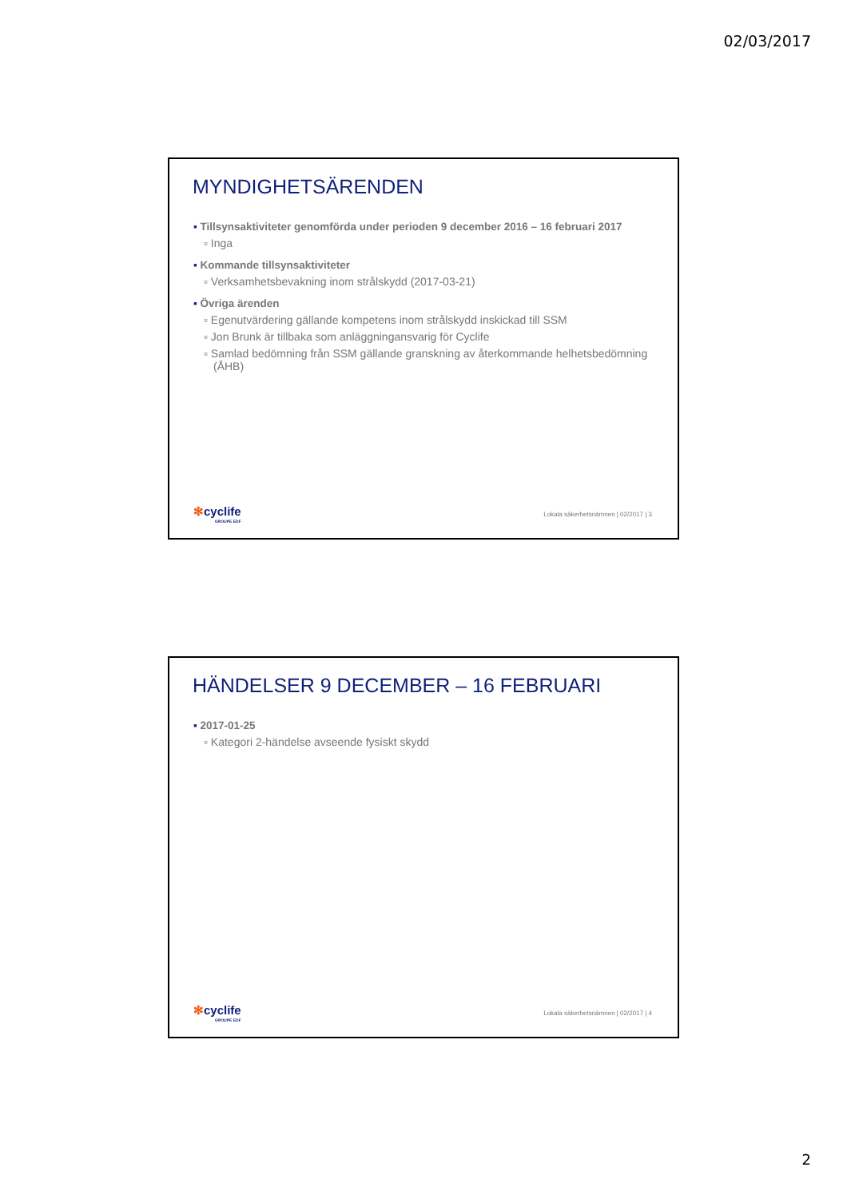02/03/2017
MYNDIGHETSÄRENDEN
Tillsynsaktiviteter genomförda under perioden 9 december 2016 – 16 februari 2017
▫ Inga
Kommande tillsynsaktiviteter
▫ Verksamhetsbevakning inom strålskydd (2017-03-21)
Övriga ärenden
▫ Egenutvärdering gällande kompetens inom strålskydd inskickad till SSM
▫ Jon Brunk är tillbaka som anläggningansvarig för Cyclife
▫ Samlad bedömning från SSM gällande granskning av återkommande helhetsbedömning (ÅHB)
✻cyclife
GROUPE EDF
Lokala säkerhetsnämnen | 02/2017 | 3
HÄNDELSER 9 DECEMBER – 16 FEBRUARI
2017-01-25
▫ Kategori 2-händelse avseende fysiskt skydd
✻cyclife
GROUPE EDF
Lokala säkerhetsnämnen | 02/2017 | 4
2